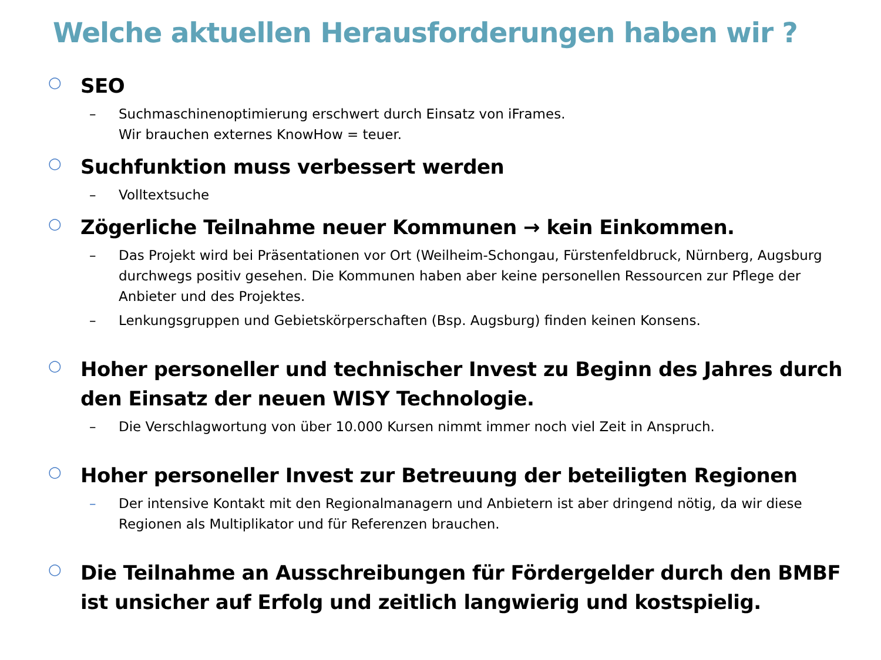Welche aktuellen Herausforderungen haben wir ?
○
SEO
– Suchmaschinenoptimierung erschwert durch Einsatz von iFrames.
Wir brauchen externes KnowHow = teuer.
○
Suchfunktion muss verbessert werden
– Volltextsuche
○
Zögerliche Teilnahme neuer Kommunen → kein Einkommen.
– Das Projekt wird bei Präsentationen vor Ort (Weilheim-Schongau, Fürstenfeldbruck, Nürnberg, Augsburg durchwegs positiv gesehen. Die Kommunen haben aber keine personellen Ressourcen zur Pflege der Anbieter und des Projektes.
– Lenkungsgruppen und Gebietskörperschaften (Bsp. Augsburg) finden keinen Konsens.
○
Hoher personeller und technischer Invest zu Beginn des Jahres durch den Einsatz der neuen WISY Technologie.
– Die Verschlagwortung von über 10.000 Kursen nimmt immer noch viel Zeit in Anspruch.
○
Hoher personeller Invest zur Betreuung der beteiligten Regionen
– Der intensive Kontakt mit den Regionalmanagern und Anbietern ist aber dringend nötig, da wir diese Regionen als Multiplikator und für Referenzen brauchen.
○
Die Teilnahme an Ausschreibungen für Fördergelder durch den BMBF ist unsicher auf Erfolg und zeitlich langwierig und kostspielig.